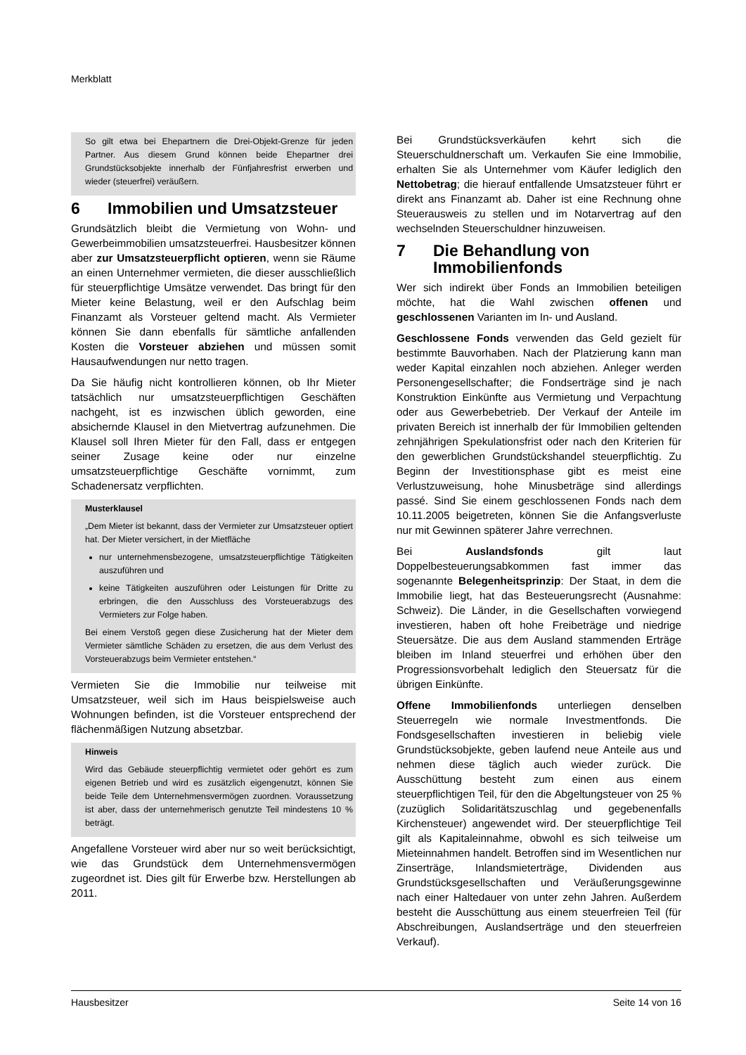Merkblatt
So gilt etwa bei Ehepartnern die Drei-Objekt-Grenze für jeden Partner. Aus diesem Grund können beide Ehepartner drei Grundstücksobjekte innerhalb der Fünfjahresfrist erwerben und wieder (steuerfrei) veräußern.
6 Immobilien und Umsatzsteuer
Grundsätzlich bleibt die Vermietung von Wohn- und Gewerbeimmobilien umsatzsteuerfrei. Hausbesitzer können aber zur Umsatzsteuerpflicht optieren, wenn sie Räume an einen Unternehmer vermieten, die dieser ausschließlich für steuerpflichtige Umsätze verwendet. Das bringt für den Mieter keine Belastung, weil er den Aufschlag beim Finanzamt als Vorsteuer geltend macht. Als Vermieter können Sie dann ebenfalls für sämtliche anfallenden Kosten die Vorsteuer abziehen und müssen somit Hausaufwendungen nur netto tragen.
Da Sie häufig nicht kontrollieren können, ob Ihr Mieter tatsächlich nur umsatzsteuerpflichtigen Geschäften nachgeht, ist es inzwischen üblich geworden, eine absichernde Klausel in den Mietvertrag aufzunehmen. Die Klausel soll Ihren Mieter für den Fall, dass er entgegen seiner Zusage keine oder nur einzelne umsatzsteuerpflichtige Geschäfte vornimmt, zum Schadenersatz verpflichten.
Musterklausel
„Dem Mieter ist bekannt, dass der Vermieter zur Umsatzsteuer optiert hat. Der Mieter versichert, in der Mietfläche
nur unternehmensbezogene, umsatzsteuerpflichtige Tätigkeiten auszuführen und
keine Tätigkeiten auszuführen oder Leistungen für Dritte zu erbringen, die den Ausschluss des Vorsteuerabzugs des Vermieters zur Folge haben.
Bei einem Verstoß gegen diese Zusicherung hat der Mieter dem Vermieter sämtliche Schäden zu ersetzen, die aus dem Verlust des Vorsteuerabzugs beim Vermieter entstehen.“
Vermieten Sie die Immobilie nur teilweise mit Umsatzsteuer, weil sich im Haus beispielsweise auch Wohnungen befinden, ist die Vorsteuer entsprechend der flächenmäßigen Nutzung absetzbar.
Hinweis
Wird das Gebäude steuerpflichtig vermietet oder gehört es zum eigenen Betrieb und wird es zusätzlich eigengenutzt, können Sie beide Teile dem Unternehmensvermögen zuordnen. Voraussetzung ist aber, dass der unternehmerisch genutzte Teil mindestens 10 % beträgt.
Angefallene Vorsteuer wird aber nur so weit berücksichtigt, wie das Grundstück dem Unternehmensvermögen zugeordnet ist. Dies gilt für Erwerbe bzw. Herstellungen ab 2011.
Bei Grundstücksverkäufen kehrt sich die Steuerschuldnerschaft um. Verkaufen Sie eine Immobilie, erhalten Sie als Unternehmer vom Käufer lediglich den Nettobetrag; die hierauf entfallende Umsatzsteuer führt er direkt ans Finanzamt ab. Daher ist eine Rechnung ohne Steuerausweis zu stellen und im Notarvertrag auf den wechselnden Steuerschuldner hinzuweisen.
7 Die Behandlung von
Immobilienfonds
Wer sich indirekt über Fonds an Immobilien beteiligen möchte, hat die Wahl zwischen offenen und geschlossenen Varianten im In- und Ausland.
Geschlossene Fonds verwenden das Geld gezielt für bestimmte Bauvorhaben. Nach der Platzierung kann man weder Kapital einzahlen noch abziehen. Anleger werden Personengesellschafter; die Fondserträge sind je nach Konstruktion Einkünfte aus Vermietung und Verpachtung oder aus Gewerbebetrieb. Der Verkauf der Anteile im privaten Bereich ist innerhalb der für Immobilien geltenden zehnjährigen Spekulationsfrist oder nach den Kriterien für den gewerblichen Grundstückshandel steuerpflichtig. Zu Beginn der Investitionsphase gibt es meist eine Verlustzuweisung, hohe Minusbeträge sind allerdings passé. Sind Sie einem geschlossenen Fonds nach dem 10.11.2005 beigetreten, können Sie die Anfangsverluste nur mit Gewinnen späterer Jahre verrechnen.
Bei Auslandsfonds gilt laut Doppelbesteuerungsabkommen fast immer das sogenannte Belegenheitsprinzip: Der Staat, in dem die Immobilie liegt, hat das Besteuerungsrecht (Ausnahme: Schweiz). Die Länder, in die Gesellschaften vorwiegend investieren, haben oft hohe Freibeträge und niedrige Steuersätze. Die aus dem Ausland stammenden Erträge bleiben im Inland steuerfrei und erhöhen über den Progressionsvorbehalt lediglich den Steuersatz für die übrigen Einkünfte.
Offene Immobilienfonds unterliegen denselben Steuerregeln wie normale Investmentfonds. Die Fondsgesellschaften investieren in beliebig viele Grundstücksobjekte, geben laufend neue Anteile aus und nehmen diese täglich auch wieder zurück. Die Ausschüttung besteht zum einen aus einem steuerpflichtigen Teil, für den die Abgeltungsteuer von 25 % (zuzüglich Solidaritätszuschlag und gegebenenfalls Kirchensteuer) angewendet wird. Der steuerpflichtige Teil gilt als Kapitaleinnahme, obwohl es sich teilweise um Mieteinnahmen handelt. Betroffen sind im Wesentlichen nur Zinserträge, Inlandsmieterträge, Dividenden aus Grundstücksgesellschaften und Veräußerungsgewinne nach einer Haltedauer von unter zehn Jahren. Außerdem besteht die Ausschüttung aus einem steuerfreien Teil (für Abschreibungen, Auslandserträge und den steuerfreien Verkauf).
Hausbesitzer Seite 14 von 16